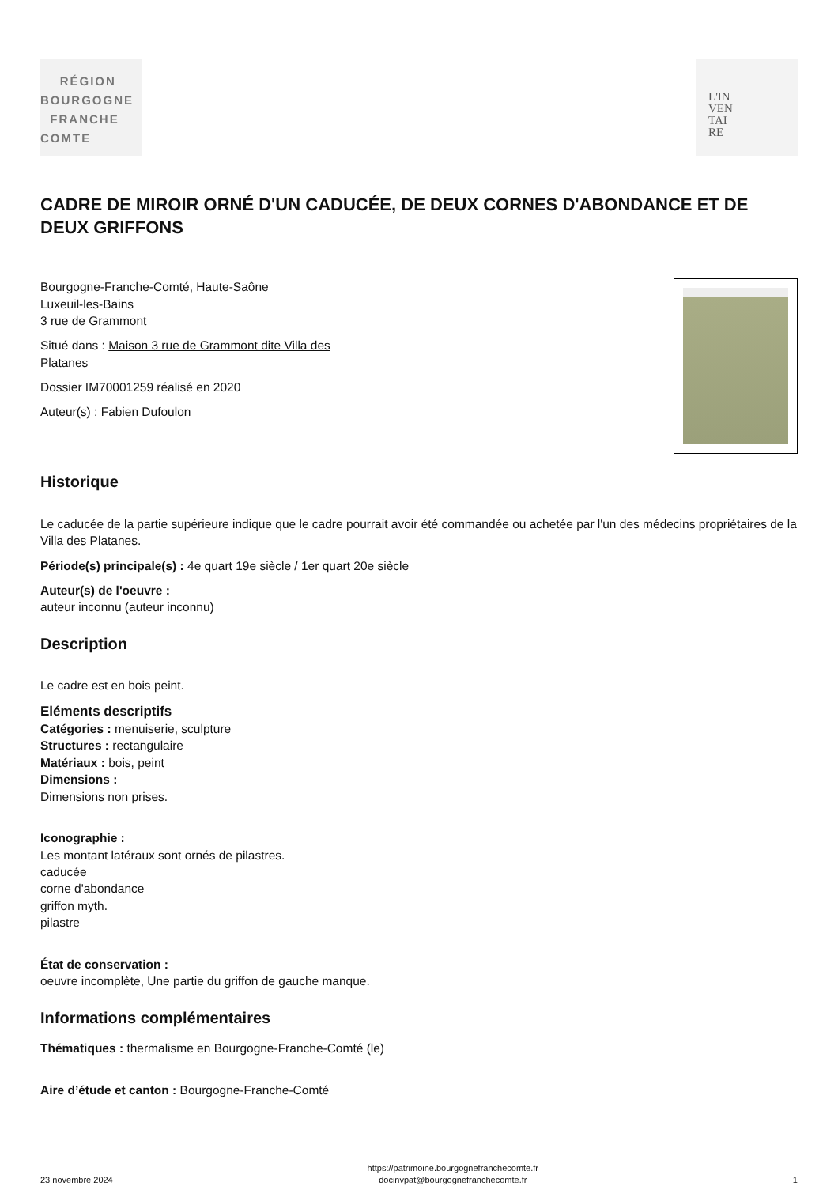RÉGION
BOURGOGNE
FRANCHE
COMTE
L'IN
VEN
TAI
RE
CADRE DE MIROIR ORNÉ D'UN CADUCÉE, DE DEUX CORNES D'ABONDANCE ET DE DEUX GRIFFONS
Bourgogne-Franche-Comté, Haute-Saône
Luxeuil-les-Bains
3 rue de Grammont
Situé dans : Maison 3 rue de Grammont dite Villa des
Platanes
Dossier IM70001259 réalisé en 2020
Auteur(s) : Fabien Dufoulon
Historique
Le caducée de la partie supérieure indique que le cadre pourrait avoir été commandée ou achetée par l'un des médecins propriétaires de la Villa des Platanes.
Période(s) principale(s) : 4e quart 19e siècle / 1er quart 20e siècle
Auteur(s) de l'oeuvre :
auteur inconnu (auteur inconnu)
Description
Le cadre est en bois peint.
Eléments descriptifs
Catégories : menuiserie, sculpture
Structures : rectangulaire
Matériaux : bois, peint
Dimensions :
Dimensions non prises.
Iconographie :
Les montant latéraux sont ornés de pilastres.
caducée
corne d'abondance
griffon myth.
pilastre
État de conservation :
oeuvre incomplète, Une partie du griffon de gauche manque.
Informations complémentaires
Thématiques : thermalisme en Bourgogne-Franche-Comté (le)
Aire d’étude et canton : Bourgogne-Franche-Comté
23 novembre 2024 https://patrimoine.bourgognefranchecomte.fr
docinvpat@bourgognefranchecomte.fr 1